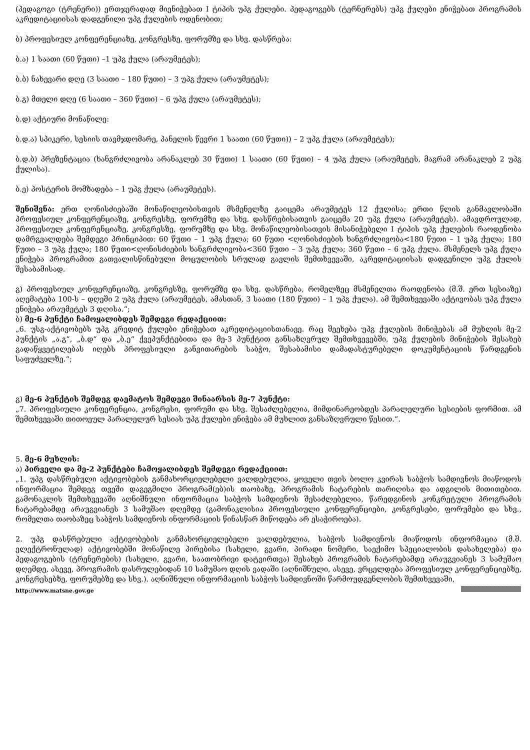(პედაგოგი (ტრენერი)) ერთჯერადად მიენიჭებათ I ტიპის უპგ ქულები. პედაგოგებს (ტერნერებს) უპგ ქულები ენიჭებათ პროგრამის აკრედიტაციისას დადგენილი უპგ ქულების ოდენობით;
ბ) პროფესიულ კონფერენციაზე, კონგრესზე, ფორუმზე და სხვ. დასწრება:
ბ.ა) 1 საათი (60 წუთი) –1 უპგ ქულა (არაუმეტეს);
ბ.ბ) ნახევარი დღე (3 საათი – 180 წუთი) – 3 უპგ ქულა (არაუმეტეს);
ბ.გ) მთელი დღე (6 საათი – 360 წუთი) – 6 უპგ ქულა (არაუმეტეს);
ბ.დ) აქტიური მონაწილე:
ბ.დ.ა) სპიკერი, სესიის თავმჯდომარე, პანელის წევრი 1 საათი (60 წუთი)) – 2 უპგ ქულა (არაუმეტეს);
ბ.დ.ბ) პრეზენტაცია (ხანგრძლივობა არანაკლებ 30 წუთი) 1 საათი (60 წუთი) – 4 უპგ ქულა (არაუმეტეს, მაგრამ არანაკლებ 2 უპგ ქულისა).
ბ.ე) პოსტერის მომზადება – 1 უპგ ქულა (არაუმეტეს).
შენიშვნა: ერთ ღონისძიებაში მონაწილეობისთვის მსმენელზე გაიცემა არაუმეტეს 12 ქულისა; ერთი წლის განმავლობაში პროფესიულ კონფერენციაზე, კონგრესზე, ფორუმზე და სხვ. დასწრებისათვის გაიცემა 20 უპგ ქულა (არაუმეტეს). ამავდროულად, პროფესიულ კონფერენციაზე, კონგრესზე, ფორუმზე და სხვ. მონაწილეობისათვის მისანიჭებელი I ტიპის უპგ ქულების რაოდენობა დამრგვალდება შემდეგი პრინციპით: 60 წუთი – 1 უპგ ქულა; 60 წუთი <ღონისძიების ხანგრძლივობა<180 წუთი – 1 უპგ ქულა; 180 წუთი – 3 უპგ ქულა; 180 წუთი<ღონისძიების ხანგრძლივობა<360 წუთი – 3 უპგ ქულა; 360 წუთი – 6 უპგ ქულა. მსმენელს უპგ ქულა ენიჭება პროგრამით გათვალისწინებული მოცულობის სრულად გავლის შემთხვევაში, აკრედიტაციისას დადგენილი უპგ ქულის შესაბამისად.
გ) პროფესიულ კონფერენციაზე, კონგრესზე, ფორუმზე და სხვ. დასწრება, რომელზეც მსმენელთა რაოდენობა (მ.შ. ერთ სესიაზე) აღემატება 100-ს – დღეში 2 უპგ ქულა (არაუმეტეს, ამასთან, 3 საათი (180 წუთი) – 1 უპგ ქულა). ამ შემთხვევაში აქტივობას უპგ ქულა ენიჭება არაუმეტეს 3 დღისა.“;
ბ) მე-6 პუნქტი ჩამოყალიბდეს შემდეგი რედაქციით:
„6. უსგ-აქტივობებს უპგ კრედიტ ქულები ენიჭებათ აკრედიტაციისთანავე. რაც შეეხება უპგ ქულების მინიჭებას ამ მუხლის მე-2 პუნქტის „ა.გ“, „ბ.დ“ და „ბ.ე“ ქვეპუნქტებითა და მე-3 პუნქტით განსაზღვრულ შემთხვევებში, უპგ ქულების მინიჭების შესახებ გადაწყვეტილებას იღებს პროფესიული განვითარების საბჭო, შესაბამისი დამადასტურებელი დოკუმენტაციის წარდგენის საფუძველზე.“;
გ) მე-6 პუნქტის შემდეგ დაემატოს შემდეგი შინაარსის მე-7 პუნქტი:
„7. პროფესიული კონფერენცია, კონგრესი, ფორუმი და სხვ. შესაძლებელია, მიმდინარეობდეს პარალელური სესიების ფორმით. ამ შემთხვევაში თითოეულ პარალელურ სესიას უპგ ქულები ენიჭება ამ მუხლით განსაზღვრული წესით.“.
5. მე-6 მუხლის:
ა) პირველი და მე-2 პუნქტები ჩამოყალიბდეს შემდეგი რედაქციით:
„1. უპგ დასწრებული აქტივობების განმახორციელებელი ვალდებულია, ყოველი თვის ბოლო კვირას საბჭოს სამდივნოს მიაწოდოს ინფორმაცია შემდეგ თვეში დაგეგმილი პროგრამ(ებ)ის თაობაზე, პროგრამის ჩატარების თარიღისა და ადგილის მითითებით. გამონაკლის შემთხვევაში აღნიშნული ინფორმაცია საბჭოს სამდივნოს შესაძლებელია, წარედგინოს კონკრეტული პროგრამის ჩატარებამდე არაუგვიანეს 3 სამუშაო დღემდე (გამონაკლისია პროფესიული კონფერენციები, კონგრესები, ფორუმები და სხვ., რომელთა თაობაზეც საბჭოს სამდივნოს ინფორმაციის წინასწარ მიწოდება არ ესაჭიროება).
2. უპგ დასწრებული აქტივობების განმახორციელებელი ვალდებულია, საბჭოს სამდივნოს მიაწოდოს ინფორმაცია (მ.შ. ელექტრონულად) აქტივობებში მონაწილე პირებისა (სახელი, გვარი, პირადი ნომერი, საექიმო სპეციალობის დასახელება) და პედაგოგების (ტრენერების) (სახელი, გვარი, საათობრივი დატვირთვა) შესახებ პროგრამის ჩატარებამდე არაუგვიანეს 3 სამუშაო დღემდე, ასევე, პროგრამის დასრულებიდან 10 სამუშაო დღის ვადაში (აღნიშნული, ასევე, ვრცელდება პროფესიულ კონფერენციებზე, კონგრესებზე, ფორუმებზე და სხვ.). აღნიშნული ინფორმაციის საბჭოს სამდივნოში წარმოუდგენლობის შემთხვევაში,
http://www.matsne.gov.ge